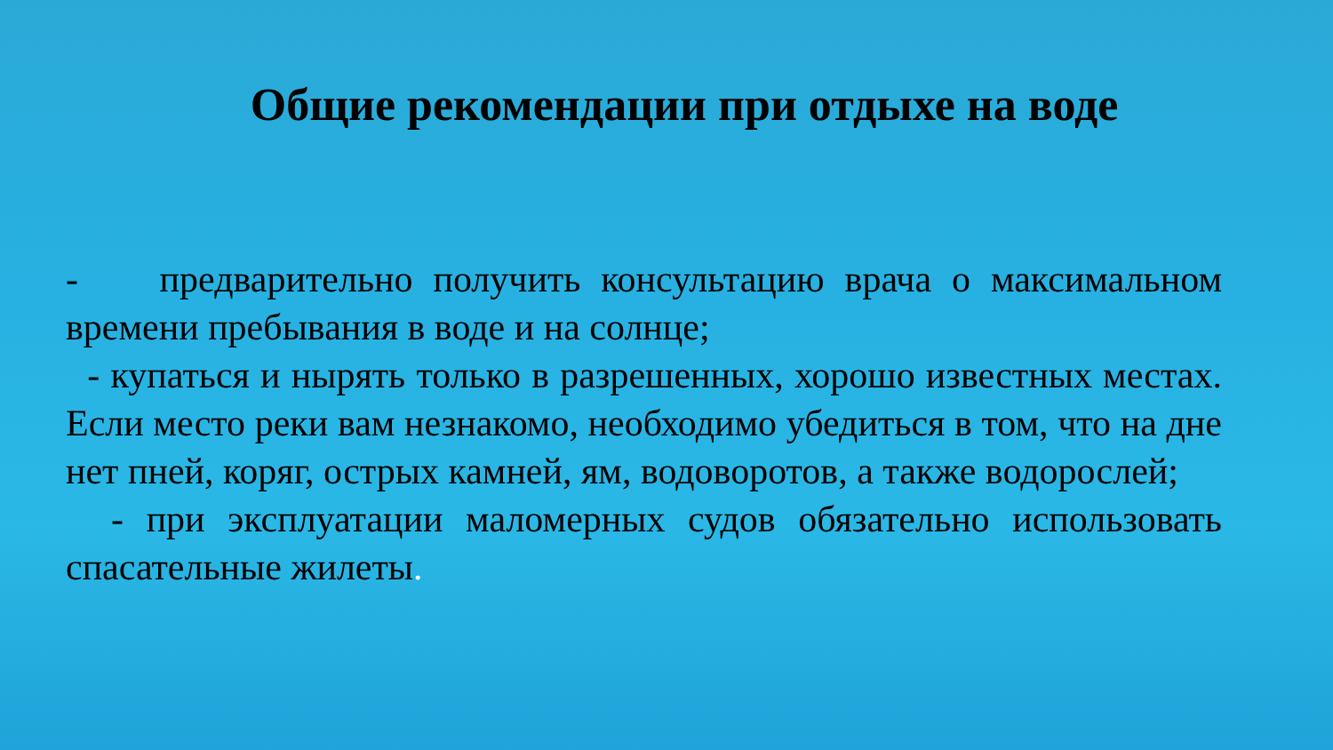Общие рекомендации при отдыхе на воде
- предварительно получить консультацию врача о максимальном времени пребывания в воде и на солнце;
- купаться и нырять только в разрешенных, хорошо известных местах. Если место реки вам незнакомо, необходимо убедиться в том, что на дне нет пней, коряг, острых камней, ям, водоворотов, а также водорослей;
- при эксплуатации маломерных судов обязательно использовать спасательные жилеты.